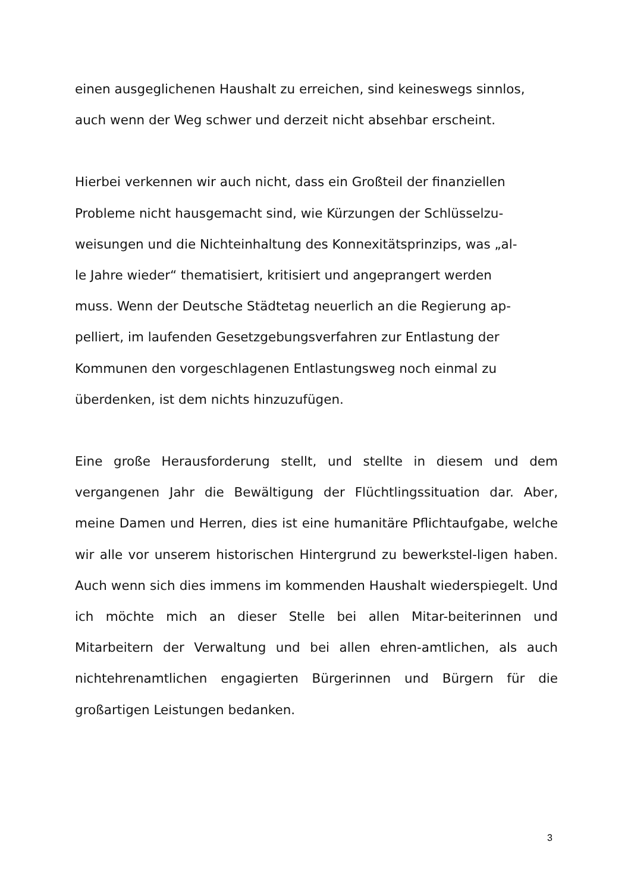einen ausgeglichenen Haushalt zu erreichen, sind keineswegs sinnlos, auch wenn der Weg schwer und derzeit nicht absehbar erscheint.
Hierbei verkennen wir auch nicht, dass ein Großteil der finanziellen Probleme nicht hausgemacht sind, wie Kürzungen der Schlüsselzu- weisungen und die Nichteinhaltung des Konnexitätsprinzips, was „al- le Jahre wieder“ thematisiert, kritisiert und angeprangert werden muss. Wenn der Deutsche Städtetag neuerlich an die Regierung ap- pelliert, im laufenden Gesetzgebungsverfahren zur Entlastung der Kommunen den vorgeschlagenen Entlastungsweg noch einmal zu überdenken, ist dem nichts hinzuzufügen.
Eine große Herausforderung stellt, und stellte in diesem und dem vergangenen Jahr die Bewältigung der Flüchtlingssituation dar. Aber, meine Damen und Herren, dies ist eine humanitäre Pflichtaufgabe, welche wir alle vor unserem historischen Hintergrund zu bewerkstel-ligen haben. Auch wenn sich dies immens im kommenden Haushalt wiederspiegelt. Und ich möchte mich an dieser Stelle bei allen Mitar-beiterinnen und Mitarbeitern der Verwaltung und bei allen ehren-amtlichen, als auch nichtehrenamtlichen engagierten Bürgerinnen und Bürgern für die großartigen Leistungen bedanken.
3